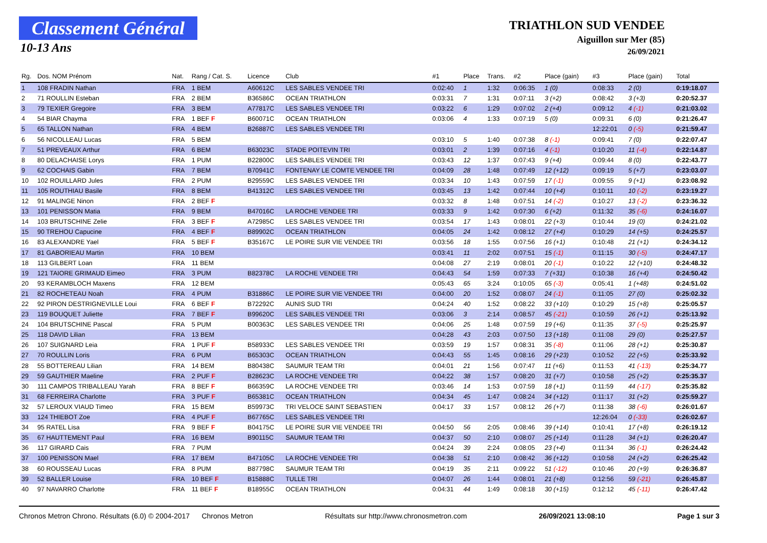Classement Général
10-13 Ans
TRIATHLON SUD VENDEE
Aiguillon sur Mer (85)
26/09/2021
| Rg. | Dos. NOM Prénom | Nat. | Rang / Cat. S. | Licence | Club | #1 | Place | Trans. | #2 | Place (gain) | #3 | Place (gain) | Total |
| --- | --- | --- | --- | --- | --- | --- | --- | --- | --- | --- | --- | --- | --- |
| 1 | 108 FRADIN Nathan | FRA | 1 BEM | A60612C | LES SABLES VENDEE TRI | 0:02:40 | 1 | 1:32 | 0:06:35 | 1 (0) | 0:08:33 | 2 (0) | 0:19:18.07 |
| 2 | 71 ROULLIN Esteban | FRA | 2 BEM | B36586C | OCEAN TRIATHLON | 0:03:31 | 7 | 1:31 | 0:07:11 | 3 (+2) | 0:08:42 | 3 (+3) | 0:20:52.37 |
| 3 | 79 TEXIER Gregoire | FRA | 3 BEM | A77817C | LES SABLES VENDEE TRI | 0:03:22 | 6 | 1:29 | 0:07:02 | 2 (+4) | 0:09:12 | 4 (-1) | 0:21:03.02 |
| 4 | 54 BIAR Chayma | FRA | 1 BEF F | B60071C | OCEAN TRIATHLON | 0:03:06 | 4 | 1:33 | 0:07:19 | 5 (0) | 0:09:31 | 6 (0) | 0:21:26.47 |
| 5 | 65 TALLON Nathan | FRA | 4 BEM | B26887C | LES SABLES VENDEE TRI | | | | | | 12:22:01 | 0 (-5) | 0:21:59.47 |
| 6 | 56 NICOLLEAU Lucas | FRA | 5 BEM | | | 0:03:10 | 5 | 1:40 | 0:07:38 | 8 (-1) | 0:09:41 | 7 (0) | 0:22:07.47 |
| 7 | 51 PREVEAUX Arthur | FRA | 6 BEM | B63023C | STADE POITEVIN TRI | 0:03:01 | 2 | 1:39 | 0:07:16 | 4 (-1) | 0:10:20 | 11 (-4) | 0:22:14.87 |
| 8 | 80 DELACHAISE Lorys | FRA | 1 PUM | B22800C | LES SABLES VENDEE TRI | 0:03:43 | 12 | 1:37 | 0:07:43 | 9 (+4) | 0:09:44 | 8 (0) | 0:22:43.77 |
| 9 | 62 COCHAIS Gabin | FRA | 7 BEM | B70941C | FONTENAY LE COMTE VENDEE TRI | 0:04:09 | 28 | 1:48 | 0:07:49 | 12 (+12) | 0:09:19 | 5 (+7) | 0:23:03.07 |
| 10 | 102 ROUILLARD Jules | FRA | 2 PUM | B29559C | LES SABLES VENDEE TRI | 0:03:34 | 10 | 1:43 | 0:07:59 | 17 (-1) | 0:09:55 | 9 (+1) | 0:23:08.92 |
| 11 | 105 ROUTHIAU Basile | FRA | 8 BEM | B41312C | LES SABLES VENDEE TRI | 0:03:45 | 13 | 1:42 | 0:07:44 | 10 (+4) | 0:10:11 | 10 (-2) | 0:23:19.27 |
| 12 | 91 MALINGE Ninon | FRA | 2 BEF F | | | 0:03:32 | 8 | 1:48 | 0:07:51 | 14 (-2) | 0:10:27 | 13 (-2) | 0:23:36.32 |
| 13 | 101 PENISSON Matia | FRA | 9 BEM | B47016C | LA ROCHE VENDEE TRI | 0:03:33 | 9 | 1:42 | 0:07:30 | 6 (+2) | 0:11:32 | 35 (-6) | 0:24:16.07 |
| 14 | 103 BRUTSCHINE Zelie | FRA | 3 BEF F | A72985C | LES SABLES VENDEE TRI | 0:03:54 | 17 | 1:43 | 0:08:01 | 22 (+3) | 0:10:44 | 19 (0) | 0:24:21.02 |
| 15 | 90 TREHOU Capucine | FRA | 4 BEF F | B89902C | OCEAN TRIATHLON | 0:04:05 | 24 | 1:42 | 0:08:12 | 27 (+4) | 0:10:29 | 14 (+5) | 0:24:25.57 |
| 16 | 83 ALEXANDRE Yael | FRA | 5 BEF F | B35167C | LE POIRE SUR VIE VENDEE TRI | 0:03:56 | 18 | 1:55 | 0:07:56 | 16 (+1) | 0:10:48 | 21 (+1) | 0:24:34.12 |
| 17 | 81 GABORIEAU Martin | FRA | 10 BEM | | | 0:03:41 | 11 | 2:02 | 0:07:51 | 15 (-1) | 0:11:15 | 30 (-5) | 0:24:47.17 |
| 18 | 113 GILBERT Loan | FRA | 11 BEM | | | 0:04:08 | 27 | 2:19 | 0:08:01 | 20 (-1) | 0:10:22 | 12 (+10) | 0:24:48.32 |
| 19 | 121 TAIORE GRIMAUD Eimeo | FRA | 3 PUM | B82378C | LA ROCHE VENDEE TRI | 0:04:43 | 54 | 1:59 | 0:07:33 | 7 (+31) | 0:10:38 | 16 (+4) | 0:24:50.42 |
| 20 | 93 KERAMBLOCH Maxens | FRA | 12 BEM | | | 0:05:43 | 65 | 3:24 | 0:10:05 | 65 (-3) | 0:05:41 | 1 (+48) | 0:24:51.02 |
| 21 | 82 ROCHETEAU Noah | FRA | 4 PUM | B31886C | LE POIRE SUR VIE VENDEE TRI | 0:04:00 | 20 | 1:52 | 0:08:07 | 24 (-1) | 0:11:05 | 27 (0) | 0:25:02.32 |
| 22 | 92 PIRON DESTRIGNEVILLE Loui | FRA | 6 BEF F | B72292C | AUNIS SUD TRI | 0:04:24 | 40 | 1:52 | 0:08:22 | 33 (+10) | 0:10:29 | 15 (+8) | 0:25:05.57 |
| 23 | 119 BOUQUET Juliette | FRA | 7 BEF F | B99620C | LES SABLES VENDEE TRI | 0:03:06 | 3 | 2:14 | 0:08:57 | 45 (-21) | 0:10:59 | 26 (+1) | 0:25:13.92 |
| 24 | 104 BRUTSCHINE Pascal | FRA | 5 PUM | B00363C | LES SABLES VENDEE TRI | 0:04:06 | 25 | 1:48 | 0:07:59 | 19 (+6) | 0:11:35 | 37 (-5) | 0:25:25.97 |
| 25 | 118 DAVID Lilian | FRA | 13 BEM | | | 0:04:28 | 43 | 2:03 | 0:07:50 | 13 (+18) | 0:11:08 | 29 (0) | 0:25:27.57 |
| 26 | 107 SUIGNARD Leia | FRA | 1 PUF F | B58933C | LES SABLES VENDEE TRI | 0:03:59 | 19 | 1:57 | 0:08:31 | 35 (-8) | 0:11:06 | 28 (+1) | 0:25:30.87 |
| 27 | 70 ROULLIN Loris | FRA | 6 PUM | B65303C | OCEAN TRIATHLON | 0:04:43 | 55 | 1:45 | 0:08:16 | 29 (+23) | 0:10:52 | 22 (+5) | 0:25:33.92 |
| 28 | 55 BOTTEREAU Lilian | FRA | 14 BEM | B80438C | SAUMUR TEAM TRI | 0:04:01 | 21 | 1:56 | 0:07:47 | 11 (+6) | 0:11:53 | 41 (-13) | 0:25:34.77 |
| 29 | 59 GAUTHIER Maeline | FRA | 2 PUF F | B28623C | LA ROCHE VENDEE TRI | 0:04:22 | 38 | 1:57 | 0:08:20 | 31 (+7) | 0:10:58 | 25 (+2) | 0:25:35.37 |
| 30 | 111 CAMPOS TRIBALLEAU Yarah | FRA | 8 BEF F | B66359C | LA ROCHE VENDEE TRI | 0:03:46 | 14 | 1:53 | 0:07:59 | 18 (+1) | 0:11:59 | 44 (-17) | 0:25:35.82 |
| 31 | 68 FERREIRA Charlotte | FRA | 3 PUF F | B65381C | OCEAN TRIATHLON | 0:04:34 | 45 | 1:47 | 0:08:24 | 34 (+12) | 0:11:17 | 31 (+2) | 0:25:59.27 |
| 32 | 57 LEROUX VIAUD Timeo | FRA | 15 BEM | B59973C | TRI VELOCE SAINT SEBASTIEN | 0:04:17 | 33 | 1:57 | 0:08:12 | 26 (+7) | 0:11:38 | 38 (-6) | 0:26:01.67 |
| 33 | 124 THIEBOT Zoe | FRA | 4 PUF F | B67765C | LES SABLES VENDEE TRI | | | | | | 12:26:04 | 0 (-33) | 0:26:02.67 |
| 34 | 95 RATEL Lisa | FRA | 9 BEF F | B04175C | LE POIRE SUR VIE VENDEE TRI | 0:04:50 | 56 | 2:05 | 0:08:46 | 39 (+14) | 0:10:41 | 17 (+8) | 0:26:19.12 |
| 35 | 67 HAUTTEMENT Paul | FRA | 16 BEM | B90115C | SAUMUR TEAM TRI | 0:04:37 | 50 | 2:10 | 0:08:07 | 25 (+14) | 0:11:28 | 34 (+1) | 0:26:20.47 |
| 36 | 117 GIRARD Cais | FRA | 7 PUM | | | 0:04:24 | 39 | 2:24 | 0:08:05 | 23 (+4) | 0:11:34 | 36 (-1) | 0:26:24.42 |
| 37 | 100 PENISSON Mael | FRA | 17 BEM | B47105C | LA ROCHE VENDEE TRI | 0:04:38 | 51 | 2:10 | 0:08:42 | 36 (+12) | 0:10:58 | 24 (+2) | 0:26:25.42 |
| 38 | 60 ROUSSEAU Lucas | FRA | 8 PUM | B87798C | SAUMUR TEAM TRI | 0:04:19 | 35 | 2:11 | 0:09:22 | 51 (-12) | 0:10:46 | 20 (+9) | 0:26:36.87 |
| 39 | 52 BALLER Louise | FRA | 10 BEF F | B15888C | TULLE TRI | 0:04:07 | 26 | 1:44 | 0:08:01 | 21 (+8) | 0:12:56 | 59 (-21) | 0:26:45.87 |
| 40 | 97 NAVARRO Charlotte | FRA | 11 BEF F | B18955C | OCEAN TRIATHLON | 0:04:31 | 44 | 1:49 | 0:08:18 | 30 (+15) | 0:12:12 | 45 (-11) | 0:26:47.42 |
Chronos Metron Chrono. Résultats (6.0) © 2004-2017 Chronos Metron Résultats sur http://www.chronosmetron.com 26/09/2021 13:08:10 Page 1 sur 3